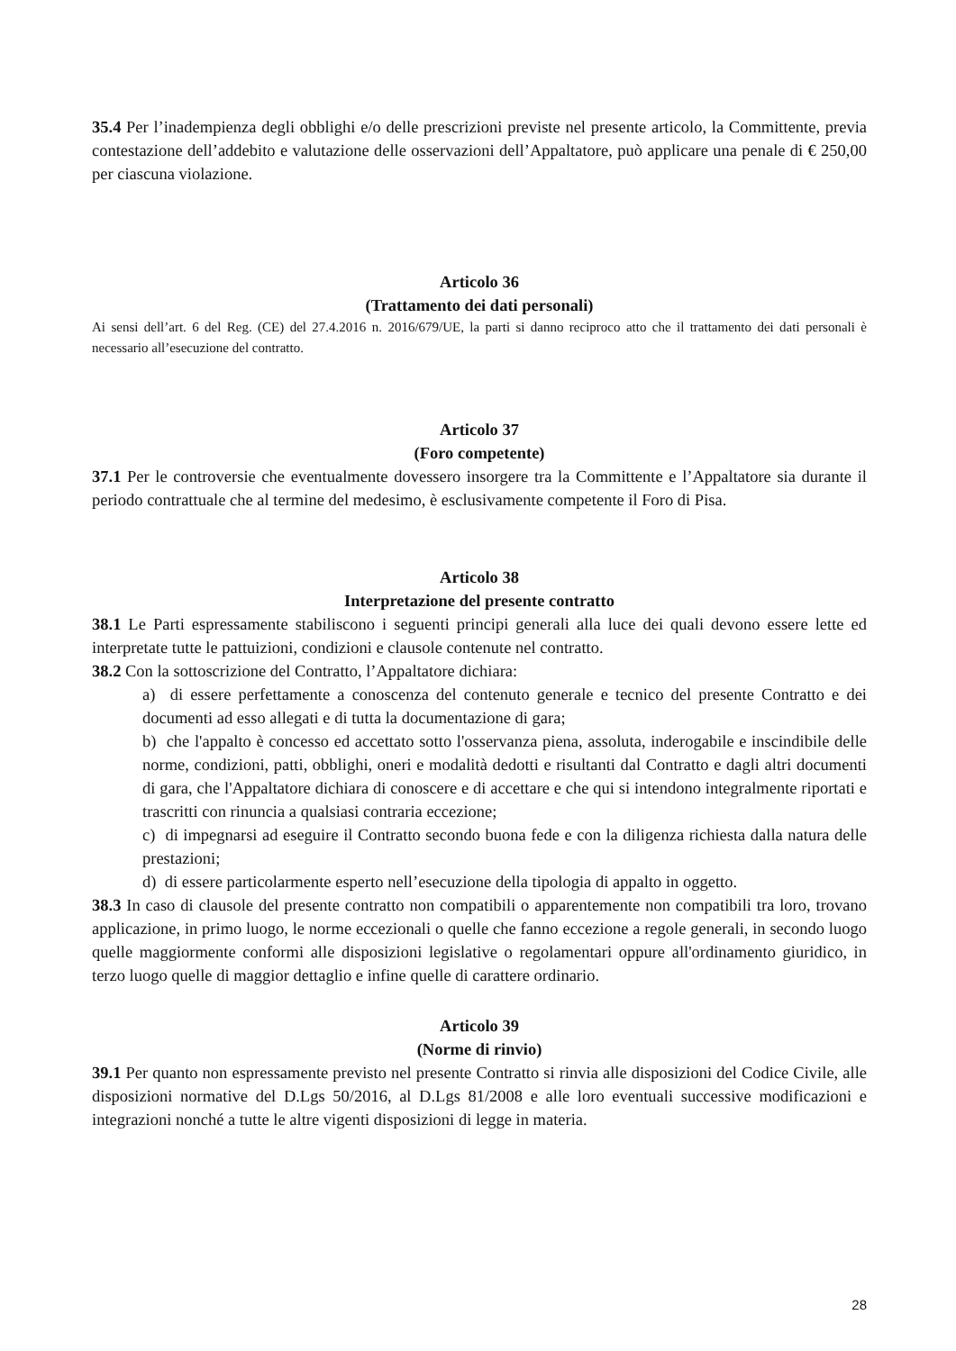35.4 Per l’inadempienza degli obblighi e/o delle prescrizioni previste nel presente articolo, la Committente, previa contestazione dell’addebito e valutazione delle osservazioni dell’Appaltatore, può applicare una penale di € 250,00 per ciascuna violazione.
Articolo 36
(Trattamento dei dati personali)
Ai sensi dell’art. 6 del Reg. (CE) del 27.4.2016 n. 2016/679/UE, la parti si danno reciproco atto che il trattamento dei dati personali è necessario all’esecuzione del contratto.
Articolo 37
(Foro competente)
37.1 Per le controversie che eventualmente dovessero insorgere tra la Committente e l’Appaltatore sia durante il periodo contrattuale che al termine del medesimo, è esclusivamente competente il Foro di Pisa.
Articolo 38
Interpretazione del presente contratto
38.1 Le Parti espressamente stabiliscono i seguenti principi generali alla luce dei quali devono essere lette ed interpretate tutte le pattuizioni, condizioni e clausole contenute nel contratto.
38.2 Con la sottoscrizione del Contratto, l’Appaltatore dichiara:
a) di essere perfettamente a conoscenza del contenuto generale e tecnico del presente Contratto e dei documenti ad esso allegati e di tutta la documentazione di gara;
b) che l'appalto è concesso ed accettato sotto l'osservanza piena, assoluta, inderogabile e inscindibile delle norme, condizioni, patti, obblighi, oneri e modalità dedotti e risultanti dal Contratto e dagli altri documenti di gara, che l'Appaltatore dichiara di conoscere e di accettare e che qui si intendono integralmente riportati e trascritti con rinuncia a qualsiasi contraria eccezione;
c) di impegnarsi ad eseguire il Contratto secondo buona fede e con la diligenza richiesta dalla natura delle prestazioni;
d) di essere particolarmente esperto nell’esecuzione della tipologia di appalto in oggetto.
38.3 In caso di clausole del presente contratto non compatibili o apparentemente non compatibili tra loro, trovano applicazione, in primo luogo, le norme eccezionali o quelle che fanno eccezione a regole generali, in secondo luogo quelle maggiormente conformi alle disposizioni legislative o regolamentari oppure all'ordinamento giuridico, in terzo luogo quelle di maggior dettaglio e infine quelle di carattere ordinario.
Articolo 39
(Norme di rinvio)
39.1 Per quanto non espressamente previsto nel presente Contratto si rinvia alle disposizioni del Codice Civile, alle disposizioni normative del D.Lgs 50/2016, al D.Lgs 81/2008 e alle loro eventuali successive modificazioni e integrazioni nonché a tutte le altre vigenti disposizioni di legge in materia.
28